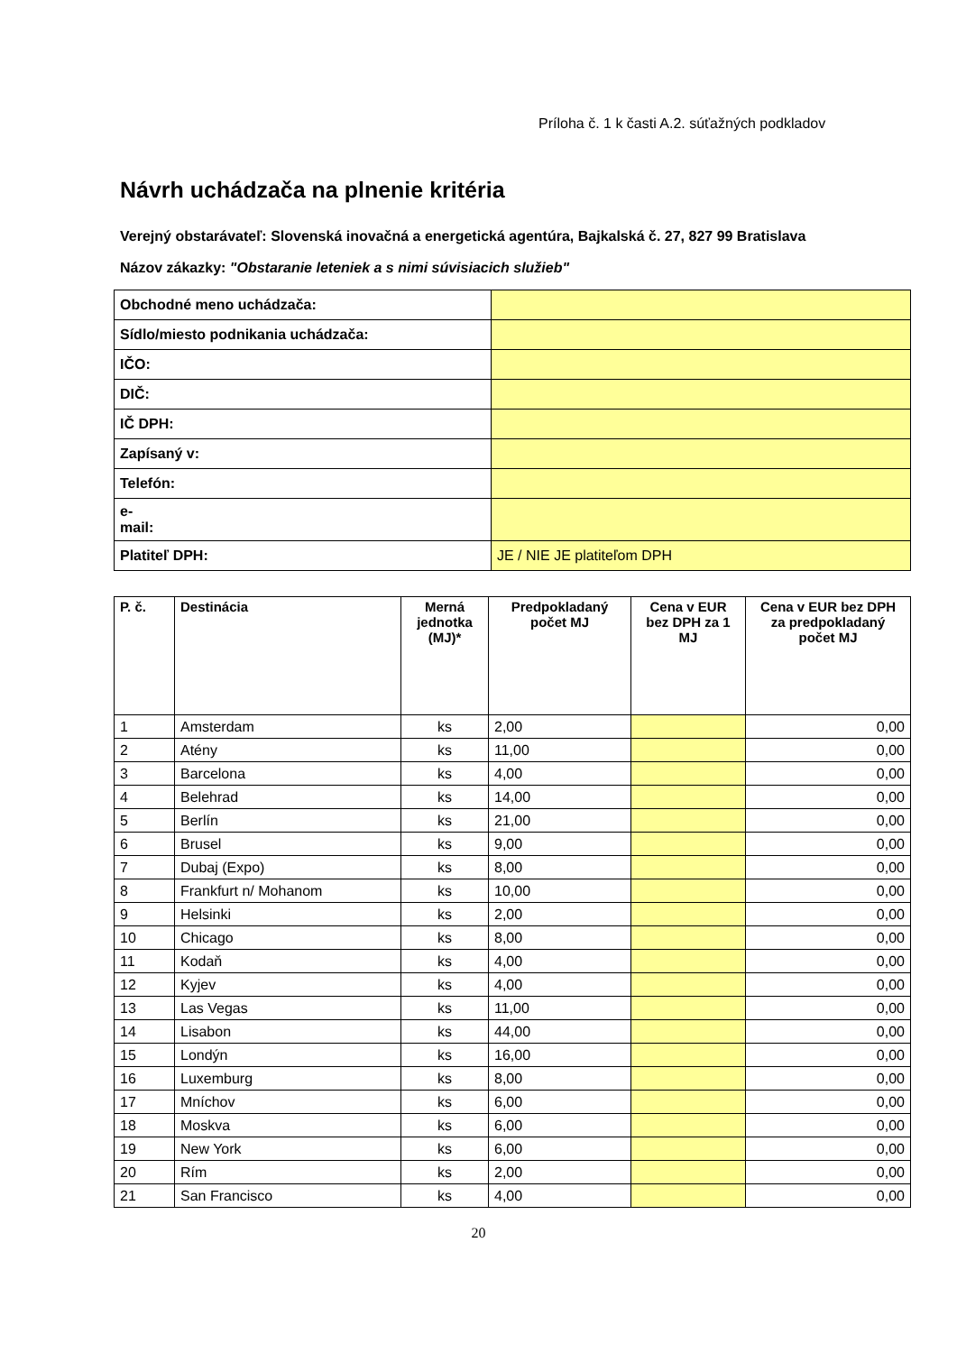Príloha č. 1 k časti A.2. súťažných podkladov
Návrh uchádzača na plnenie kritéria
Verejný obstarávateľ: Slovenská inovačná a energetická agentúra, Bajkalská č. 27, 827 99 Bratislava
Názov zákazky: "Obstaranie leteniek a s nimi súvisiacich služieb"
| Obchodné meno uchádzača: | |
| Sídlo/miesto podnikania uchádzača: | |
| IČO: | |
| DIČ: | |
| IČ DPH: | |
| Zapísaný v: | |
| Telefón: | |
| e- mail: | |
| Platiteľ DPH: | JE / NIE JE platiteľom DPH |
| P. č. | Destinácia | Merná jednotka (MJ)* | Predpokladaný počet MJ | Cena v EUR bez DPH za 1 MJ | Cena v EUR bez DPH za predpokladaný počet MJ |
| --- | --- | --- | --- | --- | --- |
| 1 | Amsterdam | ks | 2,00 | | 0,00 |
| 2 | Atény | ks | 11,00 | | 0,00 |
| 3 | Barcelona | ks | 4,00 | | 0,00 |
| 4 | Belehrad | ks | 14,00 | | 0,00 |
| 5 | Berlín | ks | 21,00 | | 0,00 |
| 6 | Brusel | ks | 9,00 | | 0,00 |
| 7 | Dubaj (Expo) | ks | 8,00 | | 0,00 |
| 8 | Frankfurt n/ Mohanom | ks | 10,00 | | 0,00 |
| 9 | Helsinki | ks | 2,00 | | 0,00 |
| 10 | Chicago | ks | 8,00 | | 0,00 |
| 11 | Kodaň | ks | 4,00 | | 0,00 |
| 12 | Kyjev | ks | 4,00 | | 0,00 |
| 13 | Las Vegas | ks | 11,00 | | 0,00 |
| 14 | Lisabon | ks | 44,00 | | 0,00 |
| 15 | Londýn | ks | 16,00 | | 0,00 |
| 16 | Luxemburg | ks | 8,00 | | 0,00 |
| 17 | Mníchov | ks | 6,00 | | 0,00 |
| 18 | Moskva | ks | 6,00 | | 0,00 |
| 19 | New York | ks | 6,00 | | 0,00 |
| 20 | Rím | ks | 2,00 | | 0,00 |
| 21 | San Francisco | ks | 4,00 | | 0,00 |
20